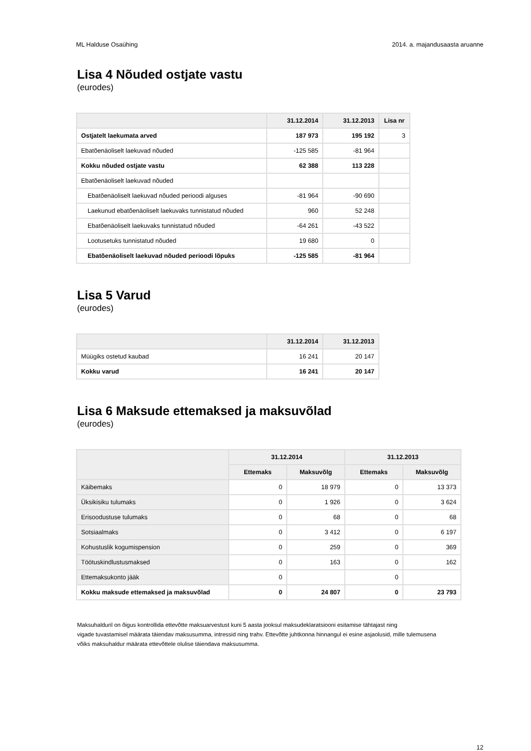ML Halduse Osaühing 2014. a. majandusaasta aruanne
Lisa 4 Nõuded ostjate vastu
(eurodes)
| | 31.12.2014 | 31.12.2013 | Lisa nr |
| --- | --- | --- | --- |
| Ostjatelt laekumata arved | 187 973 | 195 192 | 3 |
| Ebatõenäoliselt laekuvad nõuded | -125 585 | -81 964 | |
| Kokku nõuded ostjate vastu | 62 388 | 113 228 | |
| Ebatõenäoliselt laekuvad nõuded | | | |
| Ebatõenäoliselt laekuvad nõuded perioodi alguses | -81 964 | -90 690 | |
| Laekunud ebatõenäoliselt laekuvaks tunnistatud nõuded | 960 | 52 248 | |
| Ebatõenäoliselt laekuvaks tunnistatud nõuded | -64 261 | -43 522 | |
| Lootusetuks tunnistatud nõuded | 19 680 | 0 | |
| Ebatõenäoliselt laekuvad nõuded perioodi lõpuks | -125 585 | -81 964 | |
Lisa 5 Varud
(eurodes)
| | 31.12.2014 | 31.12.2013 |
| --- | --- | --- |
| Müügiks ostetud kaubad | 16 241 | 20 147 |
| Kokku varud | 16 241 | 20 147 |
Lisa 6 Maksude ettemaksed ja maksuvõlad
(eurodes)
| | 31.12.2014 | | 31.12.2013 | |
| --- | --- | --- | --- | --- |
| | Ettemaks | Maksuvõlg | Ettemaks | Maksuvõlg |
| Käibemaks | 0 | 18 979 | 0 | 13 373 |
| Üksikisiku tulumaks | 0 | 1 926 | 0 | 3 624 |
| Erisoodustuse tulumaks | 0 | 68 | 0 | 68 |
| Sotsiaalmaks | 0 | 3 412 | 0 | 6 197 |
| Kohustuslik kogumispension | 0 | 259 | 0 | 369 |
| Töötuskindlustusmaksed | 0 | 163 | 0 | 162 |
| Ettemaksukonto jääk | 0 | | 0 | |
| Kokku maksude ettemaksed ja maksuvõlad | 0 | 24 807 | 0 | 23 793 |
Maksuhalduril on õigus kontrollida ettevõtte maksuarvestust kuni 5 aasta jooksul maksudeklaratsiooni esitamise tähtajast ning
vigade tuvastamisel määrata täiendav maksusumma, intressid ning trahv. Ettevõtte juhtkonna hinnangul ei esine asjaolusid, mille tulemusena
võiks maksuhaldur määrata ettevõttele olulise täiendava maksusumma.
12